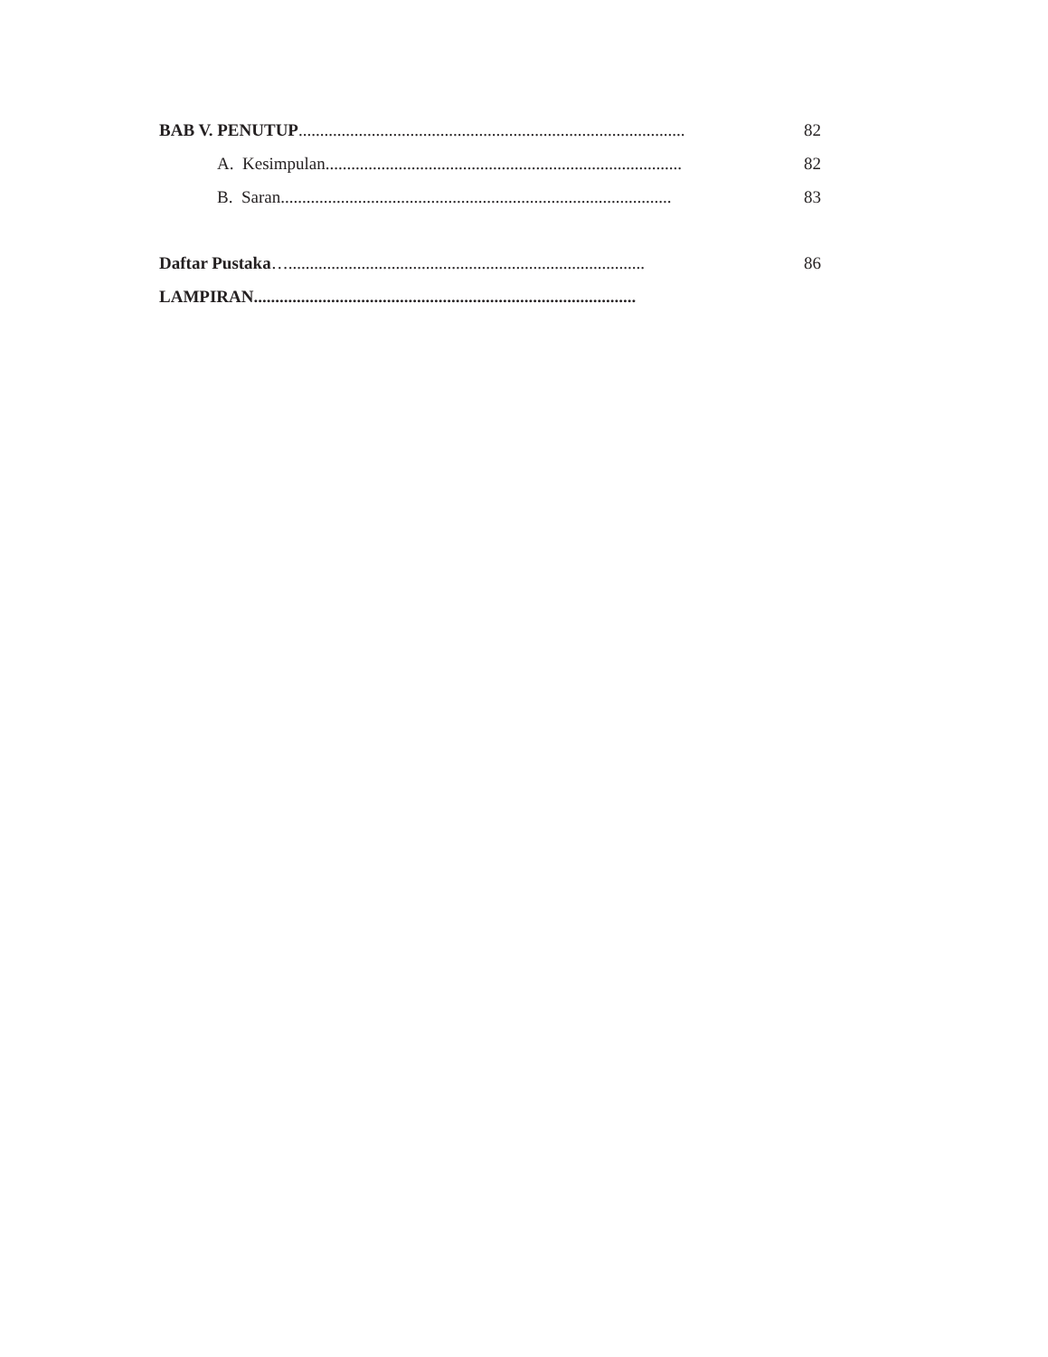BAB V. PENUTUP..........................................................................................
82
A. Kesimpulan...................................................................................
82
B. Saran...........................................................................................
83
Daftar Pustaka…...................................................................................
86
LAMPIRAN.........................................................................................